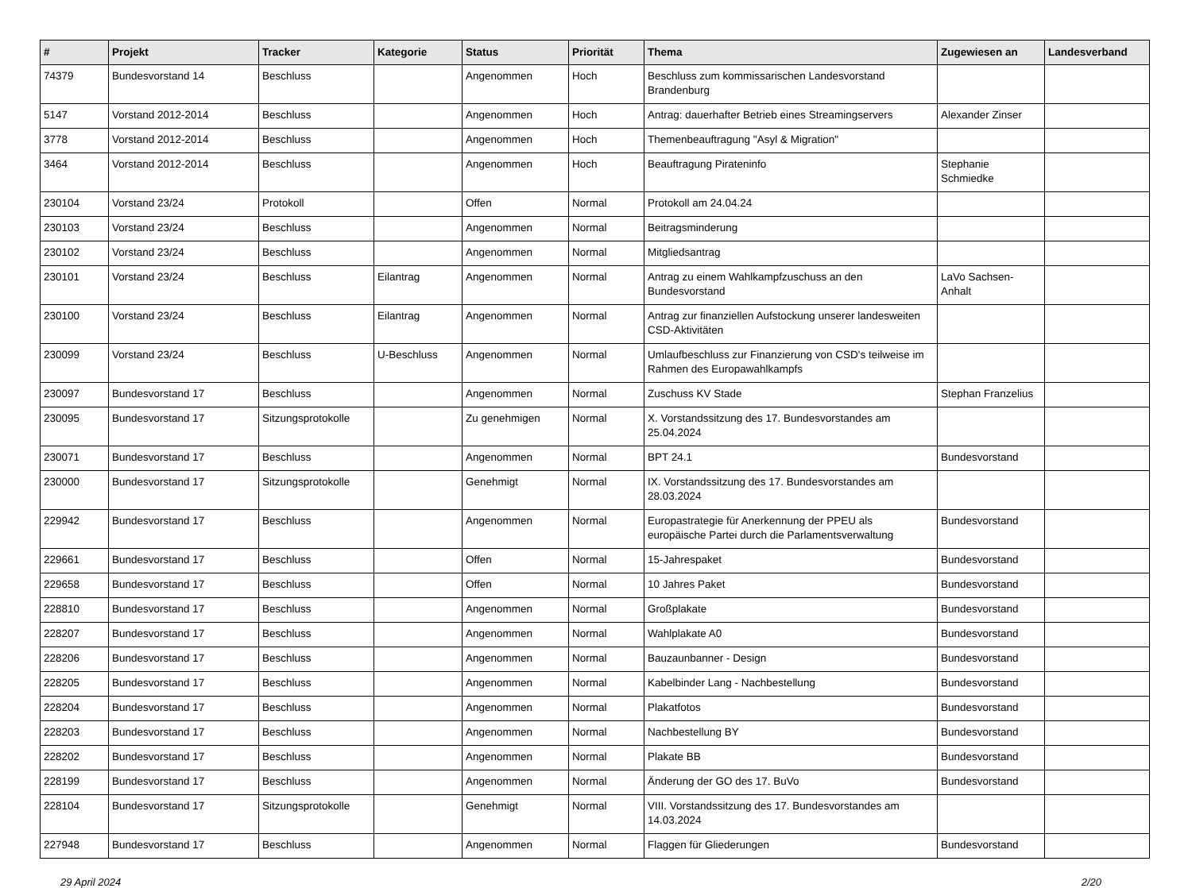| # | Projekt | Tracker | Kategorie | Status | Priorität | Thema | Zugewiesen an | Landesverband |
| --- | --- | --- | --- | --- | --- | --- | --- | --- |
| 74379 | Bundesvorstand 14 | Beschluss | | Angenommen | Hoch | Beschluss zum kommissarischen Landesvorstand Brandenburg | | |
| 5147 | Vorstand 2012-2014 | Beschluss | | Angenommen | Hoch | Antrag: dauerhafter Betrieb eines Streamingservers | Alexander Zinser | |
| 3778 | Vorstand 2012-2014 | Beschluss | | Angenommen | Hoch | Themenbeauftragung "Asyl & Migration" | | |
| 3464 | Vorstand 2012-2014 | Beschluss | | Angenommen | Hoch | Beauftragung Pirateninfo | Stephanie Schmiedke | |
| 230104 | Vorstand 23/24 | Protokoll | | Offen | Normal | Protokoll am 24.04.24 | | |
| 230103 | Vorstand 23/24 | Beschluss | | Angenommen | Normal | Beitragsminderung | | |
| 230102 | Vorstand 23/24 | Beschluss | | Angenommen | Normal | Mitgliedsantrag | | |
| 230101 | Vorstand 23/24 | Beschluss | Eilantrag | Angenommen | Normal | Antrag zu einem Wahlkampfzuschuss an den Bundesvorstand | LaVo Sachsen-Anhalt | |
| 230100 | Vorstand 23/24 | Beschluss | Eilantrag | Angenommen | Normal | Antrag zur finanziellen Aufstockung unserer landesweiten CSD-Aktivitäten | | |
| 230099 | Vorstand 23/24 | Beschluss | U-Beschluss | Angenommen | Normal | Umlaufbeschluss zur Finanzierung von CSD's teilweise im Rahmen des Europawahlkampfs | | |
| 230097 | Bundesvorstand 17 | Beschluss | | Angenommen | Normal | Zuschuss KV Stade | Stephan Franzelius | |
| 230095 | Bundesvorstand 17 | Sitzungsprotokolle | | Zu genehmigen | Normal | X. Vorstandssitzung des 17. Bundesvorstandes am 25.04.2024 | | |
| 230071 | Bundesvorstand 17 | Beschluss | | Angenommen | Normal | BPT 24.1 | Bundesvorstand | |
| 230000 | Bundesvorstand 17 | Sitzungsprotokolle | | Genehmigt | Normal | IX. Vorstandssitzung des 17. Bundesvorstandes am 28.03.2024 | | |
| 229942 | Bundesvorstand 17 | Beschluss | | Angenommen | Normal | Europastrategie für Anerkennung der PPEU als europäische Partei durch die Parlamentsverwaltung | Bundesvorstand | |
| 229661 | Bundesvorstand 17 | Beschluss | | Offen | Normal | 15-Jahrespaket | Bundesvorstand | |
| 229658 | Bundesvorstand 17 | Beschluss | | Offen | Normal | 10 Jahres Paket | Bundesvorstand | |
| 228810 | Bundesvorstand 17 | Beschluss | | Angenommen | Normal | Großplakate | Bundesvorstand | |
| 228207 | Bundesvorstand 17 | Beschluss | | Angenommen | Normal | Wahlplakate A0 | Bundesvorstand | |
| 228206 | Bundesvorstand 17 | Beschluss | | Angenommen | Normal | Bauzaunbanner - Design | Bundesvorstand | |
| 228205 | Bundesvorstand 17 | Beschluss | | Angenommen | Normal | Kabelbinder Lang - Nachbestellung | Bundesvorstand | |
| 228204 | Bundesvorstand 17 | Beschluss | | Angenommen | Normal | Plakatfotos | Bundesvorstand | |
| 228203 | Bundesvorstand 17 | Beschluss | | Angenommen | Normal | Nachbestellung BY | Bundesvorstand | |
| 228202 | Bundesvorstand 17 | Beschluss | | Angenommen | Normal | Plakate BB | Bundesvorstand | |
| 228199 | Bundesvorstand 17 | Beschluss | | Angenommen | Normal | Änderung der GO des 17. BuVo | Bundesvorstand | |
| 228104 | Bundesvorstand 17 | Sitzungsprotokolle | | Genehmigt | Normal | VIII. Vorstandssitzung des 17. Bundesvorstandes am 14.03.2024 | | |
| 227948 | Bundesvorstand 17 | Beschluss | | Angenommen | Normal | Flaggen für Gliederungen | Bundesvorstand | |
29 April 2024 2/20